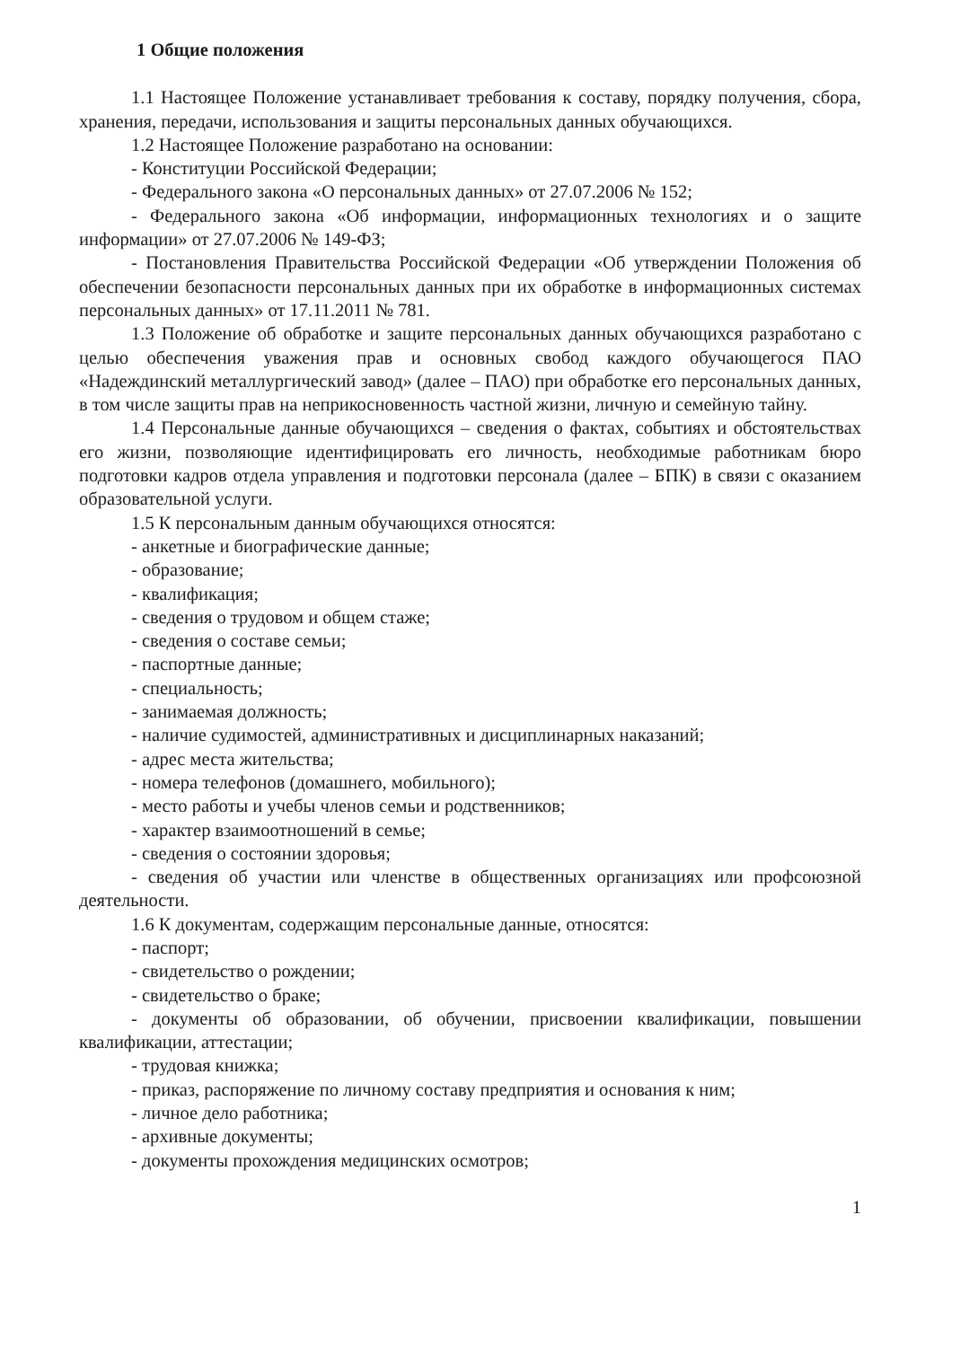1 Общие положения
1.1 Настоящее Положение устанавливает требования к составу, порядку получения, сбора, хранения, передачи, использования и защиты персональных данных обучающихся.
1.2 Настоящее Положение разработано на основании:
- Конституции Российской Федерации;
- Федерального закона «О персональных данных» от 27.07.2006 № 152;
- Федерального закона «Об информации, информационных технологиях и о защите информации» от 27.07.2006 № 149-ФЗ;
- Постановления Правительства Российской Федерации «Об утверждении Положения об обеспечении безопасности персональных данных при их обработке в информационных системах персональных данных» от 17.11.2011 № 781.
1.3 Положение об обработке и защите персональных данных обучающихся разработано с целью обеспечения уважения прав и основных свобод каждого обучающегося ПАО «Надеждинский металлургический завод» (далее – ПАО) при обработке его персональных данных, в том числе защиты прав на неприкосновенность частной жизни, личную и семейную тайну.
1.4 Персональные данные обучающихся – сведения о фактах, событиях и обстоятельствах его жизни, позволяющие идентифицировать его личность, необходимые работникам бюро подготовки кадров отдела управления и подготовки персонала (далее – БПК) в связи с оказанием образовательной услуги.
1.5 К персональным данным обучающихся относятся:
- анкетные и биографические данные;
- образование;
- квалификация;
- сведения о трудовом и общем стаже;
- сведения о составе семьи;
- паспортные данные;
- специальность;
- занимаемая должность;
- наличие судимостей, административных и дисциплинарных наказаний;
- адрес места жительства;
- номера телефонов (домашнего, мобильного);
- место работы и учебы членов семьи и родственников;
- характер взаимоотношений в семье;
- сведения о состоянии здоровья;
- сведения об участии или членстве в общественных организациях или профсоюзной деятельности.
1.6 К документам, содержащим персональные данные, относятся:
- паспорт;
- свидетельство о рождении;
- свидетельство о браке;
- документы об образовании, об обучении, присвоении квалификации, повышении квалификации, аттестации;
- трудовая книжка;
- приказ, распоряжение по личному составу предприятия и основания к ним;
- личное дело работника;
- архивные документы;
- документы прохождения медицинских осмотров;
1